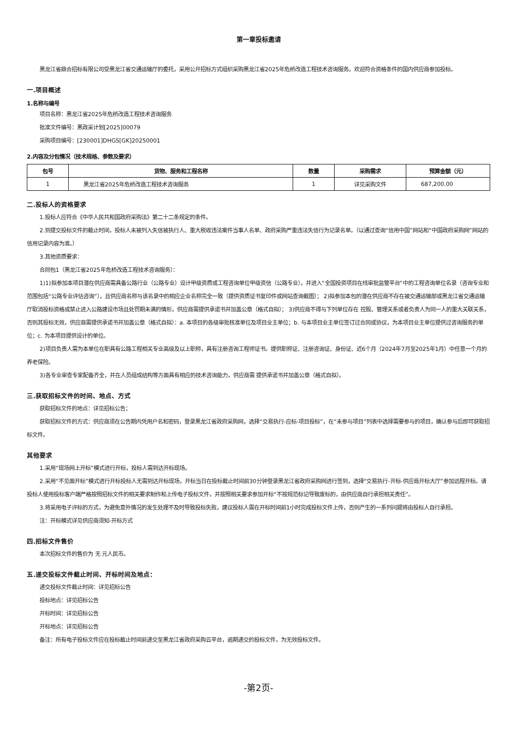第一章投标邀请
黑龙江省鼎合招标有限公司受黑龙江省交通运输厅的委托，采用公开招标方式组织采购黑龙江省2025年危桥改造工程技术咨询服务。欢迎符合资格条件的国内供应商参加投标。
一.项目概述
1.名称与编号
项目名称：黑龙江省2025年危桥改造工程技术咨询服务
批准文件编号：黑政采计划[2025]00079
采购项目编号：[230001]DHGS[GK]20250001
2.内容及分包情况（技术规格、参数及要求）
| 包号 | 货物、服务和工程名称 | 数量 | 采购需求 | 预算金额（元） |
| --- | --- | --- | --- | --- |
| 1 | 黑龙江省2025年危桥改造工程技术咨询服务 | 1 | 详见采购文件 | 687,200.00 |
二.投标人的资格要求
1.投标人应符合《中华人民共和国政府采购法》第二十二条规定的条件。
2.到提交投标文件的截止时间，投标人未被列入失信被执行人、重大税收违法案件当事人名单、政府采购严重违法失信行为记录名单。（以通过查询“信用中国”网站和“中国政府采购网”网站的信用记录内容为准。）
3.其他资质要求：
合同包1（黑龙江省2025年危桥改造工程技术咨询服务）：
1)1)拟参加本项目潜在供应商需具备公路行业（公路专业）设计甲级资质或工程咨询单位甲级资信（公路专业），并进入“全国投资项目在线审批监管平台”中的工程咨询单位名录（咨询专业和范围包括“公路专业评估咨询”），且供应商名称与该名录中的相应企业名称完全一致（提供资质证书复印件或网站查询截图）； 2)拟参加本包的潜在供应商不存在被交通运输部或黑龙江省交通运输厅取消投标资格或禁止进入公路建设市场且处罚期未满的情形，供应商需提供承诺书并加盖公章（格式自拟）； 3)供应商不得与下列单位存在 控股、管理关系或者负责人为同一人的重大关联关系，否则其投标无效，供应商需提供承诺书并加盖公章（格式自拟）：a. 本项目的各级审批核准单位及项目业主单位；b. 与本项目业主单位签订过合同或协议，为本项目业主单位提供过咨询服务的单位；c. 为本项目提供设计的单位。
2)项目负责人需为本单位在职具有公路工程相关专业高级及以上职称，具有注册咨询工程师证书。提供职称证、注册咨询证、身份证、近6个月（2024年7月至2025年1月）中任意一个月的养老保险。
3)各专业审查专家配备齐全，并在人员组成结构等方面具有相应的技术咨询能力，供应商需 提供承诺书并加盖公章（格式自拟）。
三.获取招标文件的时间、地点、方式
获取招标文件的地点：详见招标公告；
获取招标文件的方式：供应商须在公告期内凭用户名和密码，登录黑龙江省政府采购网，选择“交易执行-应标-项目投标”，在“未参与项目”列表中选择需要参与的项目，确认参与后即可获取招标文件。
其他要求
1.采用“现场网上开标”模式进行开标，投标人需到达开标现场。
2.采用“不见面开标”模式进行开标投标人无需到达开标现场，开标当日在投标截止时间前30分钟登录黑龙江省政府采购网进行签到，选择“交易执行-开标-供应商开标大厅”参加远程开标。请投标人使用投标客户端严格按照招标文件的相关要求制作和上传电子投标文件，并按照相关要求参加开标“不按规范标记导致废标的，由供应商自行承担相关责任”。
3.将采用电子评标的方式，为避免意外情况的发生处理不及时导致投标失败，建议投标人需在开标时间前1小时完成投标文件上传，否则产生的一系列问题将由投标人自行承担。
注：开标模式详见供应商须知-开标方式
四.招标文件售价
本次招标文件的售价为 无 元人民币。
五.递交投标文件截止时间、开标时间及地点：
递交投标文件截止时间：详见招标公告
投标地点：详见招标公告
开标时间：详见招标公告
开标地点：详见招标公告
备注：所有电子投标文件应在投标截止时间前递交至黑龙江省政府采购云平台，逾期递交的投标文件，为无效投标文件。
-第2页-